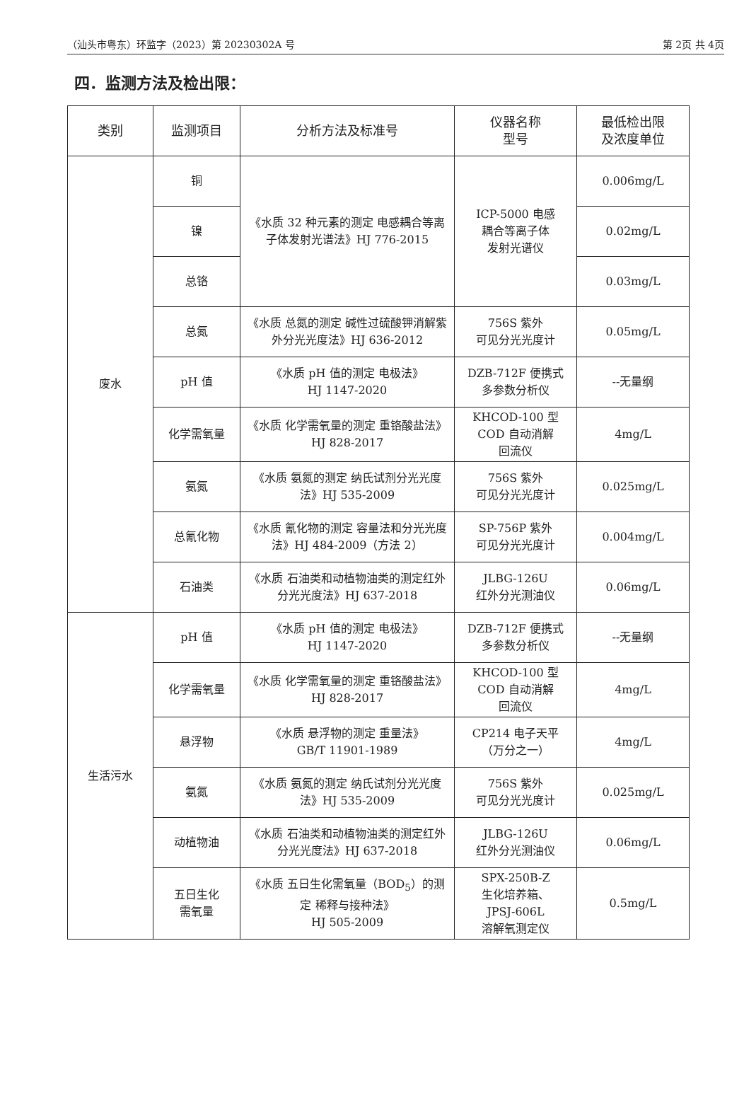（汕头市粤东）环监字（2023）第 20230302A 号 第 2页 共 4页
四．监测方法及检出限：
| 类别 | 监测项目 | 分析方法及标准号 | 仪器名称 型号 | 最低检出限 及浓度单位 |
| --- | --- | --- | --- | --- |
| 废水 | 铜 | 《水质 32 种元素的测定 电感耦合等离子体发射光谱法》HJ 776-2015 | ICP-5000 电感 耦合等离子体 发射光谱仪 | 0.006mg/L |
| | 镍 | | | 0.02mg/L |
| | 总铬 | | | 0.03mg/L |
| | 总氮 | 《水质 总氮的测定 碱性过硫酸钾消解紫外分光光度法》HJ 636-2012 | 756S 紫外 可见分光光度计 | 0.05mg/L |
| | pH 值 | 《水质 pH 值的测定 电极法》 HJ 1147-2020 | DZB-712F 便携式 多参数分析仪 | --无量纲 |
| | 化学需氧量 | 《水质 化学需氧量的测定 重铬酸盐法》HJ 828-2017 | KHCOD-100 型 COD 自动消解 回流仪 | 4mg/L |
| | 氨氮 | 《水质 氨氮的测定 纳氏试剂分光光度法》HJ 535-2009 | 756S 紫外 可见分光光度计 | 0.025mg/L |
| | 总氰化物 | 《水质 氰化物的测定 容量法和分光光度法》HJ 484-2009（方法 2） | SP-756P 紫外 可见分光光度计 | 0.004mg/L |
| | 石油类 | 《水质 石油类和动植物油类的测定红外分光光度法》HJ 637-2018 | JLBG-126U 红外分光测油仪 | 0.06mg/L |
| 生活污水 | pH 值 | 《水质 pH 值的测定 电极法》 HJ 1147-2020 | DZB-712F 便携式 多参数分析仪 | --无量纲 |
| | 化学需氧量 | 《水质 化学需氧量的测定 重铬酸盐法》HJ 828-2017 | KHCOD-100 型 COD 自动消解 回流仪 | 4mg/L |
| | 悬浮物 | 《水质 悬浮物的测定 重量法》 GB/T 11901-1989 | CP214 电子天平 （万分之一） | 4mg/L |
| | 氨氮 | 《水质 氨氮的测定 纳氏试剂分光光度法》HJ 535-2009 | 756S 紫外 可见分光光度计 | 0.025mg/L |
| | 动植物油 | 《水质 石油类和动植物油类的测定红外分光光度法》HJ 637-2018 | JLBG-126U 红外分光测油仪 | 0.06mg/L |
| | 五日生化 需氧量 | 《水质 五日生化需氧量（BOD<sub>5</sub>）的测定 稀释与接种法》 HJ 505-2009 | SPX-250B-Z 生化培养箱、 JPSJ-606L 溶解氧测定仪 | 0.5mg/L |